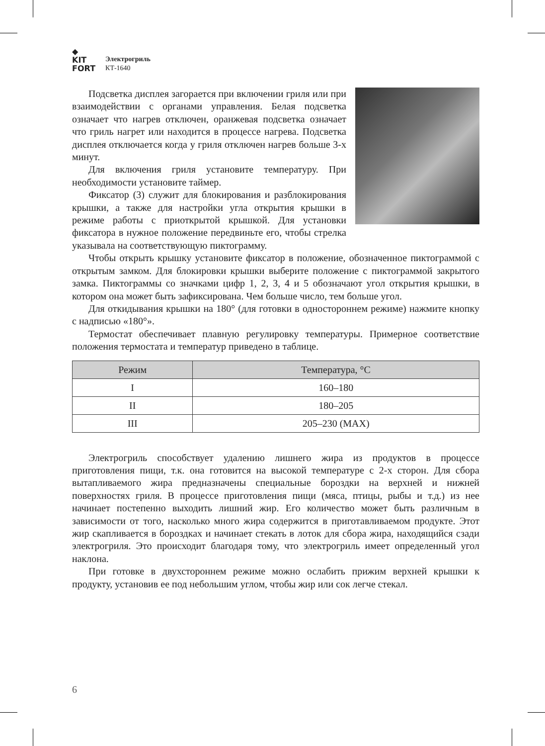◆
KIT
FORT
Электрогриль
КТ-1640
Подсветка дисплея загорается при включении гриля или при взаимодействии с органами управления. Белая подсветка означает что нагрев отключен, оранжевая подсветка означает что гриль нагрет или находится в процессе нагрева. Подсветка дисплея отключается когда у гриля отключен нагрев больше 3-х минут.
Для включения гриля установите температуру. При необходимости установите таймер.
Фиксатор (3) служит для блокирования и разблокирования крышки, а также для настройки угла открытия крышки в режиме работы с приоткрытой крышкой. Для установки фиксатора в нужное положение передвиньте его, чтобы стрелка указывала на соответствующую пиктограмму.
Чтобы открыть крышку установите фиксатор в положение, обозначенное пиктограммой с открытым замком. Для блокировки крышки выберите положение с пиктограммой закрытого замка. Пиктограммы со значками цифр 1, 2, 3, 4 и 5 обозначают угол открытия крышки, в котором она может быть зафиксирована. Чем больше число, тем больше угол.
Для откидывания крышки на 180° (для готовки в одностороннем режиме) нажмите кнопку с надписью «180°».
Термостат обеспечивает плавную регулировку температуры. Примерное соответствие положения термостата и температур приведено в таблице.
| Режим | Температура, °C |
| --- | --- |
| I | 160–180 |
| II | 180–205 |
| III | 205–230 (MAX) |
Электрогриль способствует удалению лишнего жира из продуктов в процессе приготовления пищи, т.к. она готовится на высокой температуре с 2-х сторон. Для сбора вытапливаемого жира предназначены специальные бороздки на верхней и нижней поверхностях гриля. В процессе приготовления пищи (мяса, птицы, рыбы и т.д.) из нее начинает постепенно выходить лишний жир. Его количество может быть различным в зависимости от того, насколько много жира содержится в приготавливаемом продукте. Этот жир скапливается в бороздках и начинает стекать в лоток для сбора жира, находящийся сзади электрогриля. Это происходит благодаря тому, что электрогриль имеет определенный угол наклона.
При готовке в двухстороннем режиме можно ослабить прижим верхней крышки к продукту, установив ее под небольшим углом, чтобы жир или сок легче стекал.
6